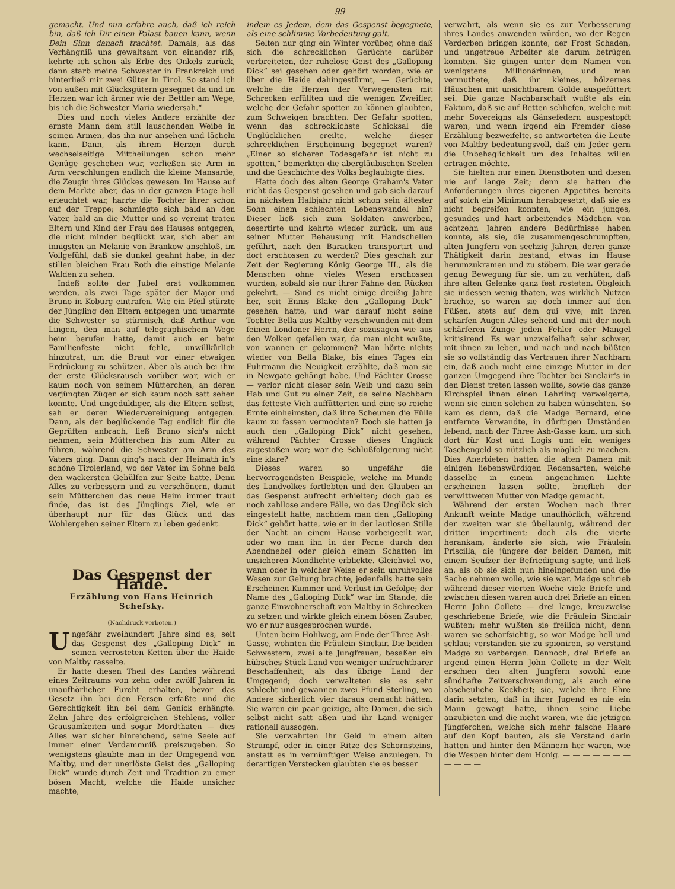99
gemacht. Und nun erfahre auch, daß ich reich bin, daß ich Dir einen Palast bauen kann, wenn Dein Sinn danach trachtet. Damals, als das Verhängniß uns gewaltsam von einander riß, kehrte ich schon als Erbe des Onkels zurück, dann starb meine Schwester in Frankreich und hinterließ mir zwei Güter in Tirol. So stand ich von außen mit Glücksgütern gesegnet da und im Herzen war ich ärmer wie der Bettler am Wege, bis ich die Schwester Maria wiedersah.“
Dies und noch vieles Andere erzählte der ernste Mann dem still lauschenden Weibe in seinen Armen, das ihn nur ansehen und lächeln kann. Dann, als ihrem Herzen durch wechselseitige Mittheilungen schon mehr Genüge geschehen war, verließen sie Arm in Arm verschlungen endlich die kleine Mansarde, die Zeugin ihres Glückes gewesen. Im Hause auf dem Markte aber, das in der ganzen Etage hell erleuchtet war, harrte die Tochter ihrer schon auf der Treppe; schmiegte sich bald an den Vater, bald an die Mutter und so vereint traten Eltern und Kind der Frau des Hauses entgegen, die nicht minder beglückt war, sich aber am innigsten an Melanie von Brankow anschloß, im Vollgefühl, daß sie dunkel geahnt habe, in der stillen bleichen Frau Roth die einstige Melanie Walden zu sehen.
Indeß sollte der Jubel erst vollkommen werden, als zwei Tage später der Major und Bruno in Koburg eintrafen. Wie ein Pfeil stürzte der Jüngling den Eltern entgegen und umarmte die Schwester so stürmisch, daß Arthur von Lingen, den man auf telegraphischem Wege heim berufen hatte, damit auch er beim Familienfeste nicht fehle, unwillkürlich hinzutrat, um die Braut vor einer etwaigen Erdrückung zu schützen. Aber als auch bei ihm der erste Glücksrausch vorüber war, wich er kaum noch von seinem Mütterchen, an deren verjüngten Zügen er sich kaum noch satt sehen konnte. Und ungeduldiger, als die Eltern selbst, sah er deren Wiedervereinigung entgegen. Dann, als der beglückende Tag endlich für die Geprüften anbrach, ließ Bruno sich's nicht nehmen, sein Mütterchen bis zum Alter zu führen, während die Schwester am Arm des Vaters ging. Dann ging's nach der Heimath in's schöne Tirolerland, wo der Vater im Sohne bald den wackersten Gehülfen zur Seite hatte. Denn Alles zu verbessern und zu verschönern, damit sein Mütterchen das neue Heim immer traut finde, das ist des Jünglings Ziel, wie er überhaupt nur für das Glück und das Wohlergehen seiner Eltern zu leben gedenkt.
Das Gespenst der Haide.
Erzählung von Hans Heinrich Schefsky.
(Nachdruck verboten.)
Ungefähr zweihundert Jahre sind es, seit das Gespenst des „Galloping Dick“ in seinen verrosteten Ketten über die Haide von Maltby rasselte.
Er hatte diesen Theil des Landes während eines Zeitraums von zehn oder zwölf Jahren in unaufhörlicher Furcht erhalten, bevor das Gesetz ihn bei den Fersen erfaßte und die Gerechtigkeit ihn bei dem Genick erhängte. Zehn Jahre des erfolgreichen Stehlens, voller Grausamkeiten und sogar Mordthaten — dies Alles war sicher hinreichend, seine Seele auf immer einer Verdammniß preiszugeben. So wenigstens glaubte man in der Umgegend von Maltby, und der unerlöste Geist des „Galloping Dick“ wurde durch Zeit und Tradition zu einer bösen Macht, welche die Haide unsicher machte,
indem es Jedem, dem das Gespenst begegnete, als eine schlimme Vorbedeutung galt.
Selten nur ging ein Winter vorüber, ohne daß sich die schrecklichen Gerüchte darüber verbreiteten, der ruhelose Geist des „Galloping Dick“ sei gesehen oder gehört worden, wie er über die Haide dahingestürmt, — Gerüchte, welche die Herzen der Verwegensten mit Schrecken erfüllten und die wenigen Zweifler, welche der Gefahr spotten zu können glaubten, zum Schweigen brachten. Der Gefahr spotten, wenn das schrecklichste Schicksal die Unglücklichen ereilte, welche dieser schrecklichen Erscheinung begegnet waren? „Einer so sicheren Todesgefahr ist nicht zu spotten,“ bemerkten die abergläubischen Seelen und die Geschichte des Volks beglaubigte dies.
Hatte doch des alten George Graham's Vater nicht das Gespenst gesehen und gab sich darauf im nächsten Halbjahr nicht schon sein ältester Sohn einem schlechten Lebenswandel hin? Dieser ließ sich zum Soldaten anwerben, desertirte und kehrte wieder zurück, um aus seiner Mutter Behausung mit Handschellen geführt, nach den Baracken transportirt und dort erschossen zu werden? Dies geschah zur Zeit der Regierung König George III., als die Menschen ohne vieles Wesen erschossen wurden, sobald sie nur ihrer Fahne den Rücken gekehrt. — Sind es nicht einige dreißig Jahre her, seit Ennis Blake den „Galloping Dick“ gesehen hatte, und war darauf nicht seine Tochter Bella aus Maltby verschwunden mit dem feinen Londoner Herrn, der sozusagen wie aus den Wolken gefallen war, da man nicht wußte, von wannen er gekommen? Man hörte nichts wieder von Bella Blake, bis eines Tages ein Fuhrmann die Neuigkeit erzählte, daß man sie in Newgate gehängt habe. Und Pächter Crosse — verlor nicht dieser sein Weib und dazu sein Hab und Gut zu einer Zeit, da seine Nachbarn das fetteste Vieh auffütterten und eine so reiche Ernte einheimsten, daß ihre Scheunen die Fülle kaum zu fassen vermochten? Doch sie hatten ja auch den „Galloping Dick“ nicht gesehen, während Pächter Crosse dieses Unglück zugestoßen war; war die Schlußfolgerung nicht eine klare?
Dieses waren so ungefähr die hervorragendsten Beispiele, welche im Munde des Landvolkes fortlebten und den Glauben an das Gespenst aufrecht erhielten; doch gab es noch zahllose andere Fälle, wo das Unglück sich eingestellt hatte, nachdem man den „Galloping Dick“ gehört hatte, wie er in der lautlosen Stille der Nacht an einem Hause vorbeigeeilt war, oder wo man ihn in der Ferne durch den Abendnebel oder gleich einem Schatten im unsicheren Mondlichte erblickte. Gleichviel wo, wann oder in welcher Weise er sein unruhvolles Wesen zur Geltung brachte, jedenfalls hatte sein Erscheinen Kummer und Verlust im Gefolge; der Name des „Galloping Dick“ war im Stande, die ganze Einwohnerschaft von Maltby in Schrecken zu setzen und wirkte gleich einem bösen Zauber, wo er nur ausgesprochen wurde.
Unten beim Hohlweg, am Ende der Three Ash-Gasse, wohnten die Fräulein Sinclair. Die beiden Schwestern, zwei alte Jungfrauen, besaßen ein hübsches Stück Land von weniger unfruchtbarer Beschaffenheit, als das übrige Land der Umgegend; doch verwalteten sie es sehr schlecht und gewannen zwei Pfund Sterling, wo Andere sicherlich vier daraus gemacht hätten. Sie waren ein paar geizige, alte Damen, die sich selbst nicht satt aßen und ihr Land weniger rationell aussogen.
Sie verwahrten ihr Geld in einem alten Strumpf, oder in einer Ritze des Schornsteins, anstatt es in vernünftiger Weise anzulegen. In derartigen Verstecken glaubten sie es besser
verwahrt, als wenn sie es zur Verbesserung ihres Landes anwenden würden, wo der Regen Verderben bringen konnte, der Frost Schaden, und ungetreue Arbeiter sie darum betrügen konnten. Sie gingen unter dem Namen von wenigstens Millionärinnen, und man vermuthete, daß ihr kleines, hölzernes Häuschen mit unsichtbarem Golde ausgefüttert sei. Die ganze Nachbarschaft wußte als ein Faktum, daß sie auf Betten schliefen, welche mit mehr Sovereigns als Gänsefedern ausgestopft waren, und wenn irgend ein Fremder diese Erzählung bezweifelte, so antworteten die Leute von Maltby bedeutungsvoll, daß ein Jeder gern die Unbehaglichkeit um des Inhaltes willen ertragen möchte.
Sie hielten nur einen Dienstboten und diesen nie auf lange Zeit; denn sie hatten die Anforderungen ihres eigenen Appetites bereits auf solch ein Minimum herabgesetzt, daß sie es nicht begreifen konnten, wie ein junges, gesundes und hart arbeitendes Mädchen von achtzehn Jahren andere Bedürfnisse haben konnte, als sie, die zusammengeschrumpften, alten Jungfern von sechzig Jahren, deren ganze Thätigkeit darin bestand, etwas im Hause herumzukramen und zu stöbern. Die war gerade genug Bewegung für sie, um zu verhüten, daß ihre alten Gelenke ganz fest rosteten. Obgleich sie indessen wenig thaten, was wirklich Nutzen brachte, so waren sie doch immer auf den Füßen, stets auf dem qui vive; mit ihren scharfen Augen Alles sehend und mit der noch schärferen Zunge jeden Fehler oder Mangel kritisirend. Es war unzweifelhaft sehr schwer, mit ihnen zu leben, und nach und nach büßten sie so vollständig das Vertrauen ihrer Nachbarn ein, daß auch nicht eine einzige Mutter in der ganzen Umgegend ihre Tochter bei Sinclair's in den Dienst treten lassen wollte, sowie das ganze Kirchspiel ihnen einen Lehrling verweigerte, wenn sie einen solchen zu haben wünschten. So kam es denn, daß die Madge Bernard, eine entfernte Verwandte, in dürftigen Umständen lebend, nach der Three Ash-Gasse kam, um sich dort für Kost und Logis und ein weniges Taschengeld so nützlich als möglich zu machen. Dies Anerbieten hatten die alten Damen mit einigen liebenswürdigen Redensarten, welche dasselbe in einem angenehmen Lichte erscheinen lassen sollte, brieflich der verwittweten Mutter von Madge gemacht.
Während der ersten Wochen nach ihrer Ankunft weinte Madge unaufhörlich, während der zweiten war sie übellaunig, während der dritten impertinent; doch als die vierte herankam, änderte sie sich, wie Fräulein Priscilla, die jüngere der beiden Damen, mit einem Seufzer der Befriedigung sagte, und ließ an, als ob sie sich nun hineingefunden und die Sache nehmen wolle, wie sie war. Madge schrieb während dieser vierten Woche viele Briefe und zwischen diesen waren auch drei Briefe an einen Herrn John Collete — drei lange, kreuzweise geschriebene Briefe, wie die Fräulein Sinclair wußten; mehr wußten sie freilich nicht, denn waren sie scharfsichtig, so war Madge hell und schlau; verstanden sie zu spioniren, so verstand Madge zu verbergen. Dennoch, drei Briefe an irgend einen Herrn John Collete in der Welt erschien den alten Jungfern sowohl eine sündhafte Zeitverschwendung, als auch eine abscheuliche Keckheit; sie, welche ihre Ehre darin setzten, daß in ihrer Jugend es nie ein Mann gewagt hatte, ihnen seine Liebe anzubieten und die nicht waren, wie die jetzigen Jüngferchen, welche sich mehr falsche Haare auf den Kopf bauten, als sie Verstand darin hatten und hinter den Männern her waren, wie die Wespen hinter dem Honig. — — — — — — — — — — —